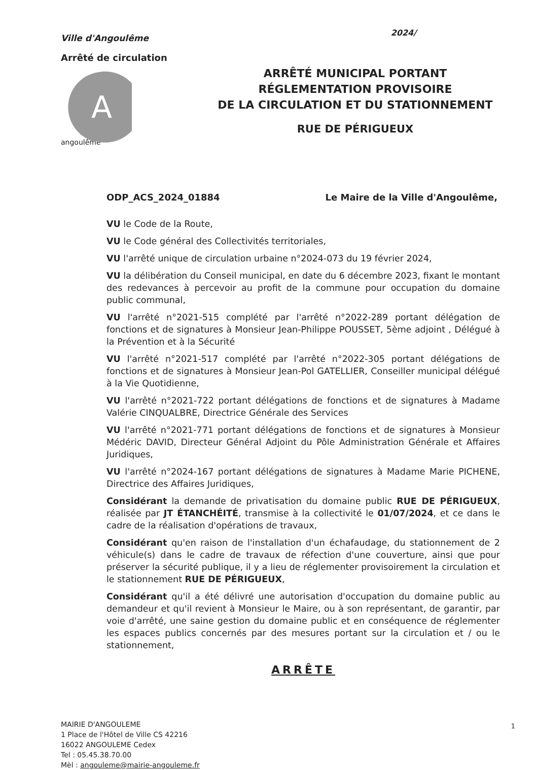Ville d'Angoulême
Arrêté de circulation
A
angoulême
2024/
ARRÊTÉ MUNICIPAL PORTANT
RÉGLEMENTATION PROVISOIRE
DE LA CIRCULATION ET DU STATIONNEMENT
RUE DE PÉRIGUEUX
ODP_ACS_2024_01884 Le Maire de la Ville d'Angoulême,
VU le Code de la Route,
VU le Code général des Collectivités territoriales,
VU l'arrêté unique de circulation urbaine n°2024-073 du 19 février 2024,
VU la délibération du Conseil municipal, en date du 6 décembre 2023, fixant le montant des redevances à percevoir au profit de la commune pour occupation du domaine public communal,
VU l'arrêté n°2021-515 complété par l'arrêté n°2022-289 portant délégation de fonctions et de signatures à Monsieur Jean-Philippe POUSSET, 5ème adjoint , Délégué à la Prévention et à la Sécurité
VU l'arrêté n°2021-517 complété par l'arrêté n°2022-305 portant délégations de fonctions et de signatures à Monsieur Jean-Pol GATELLIER, Conseiller municipal délégué à la Vie Quotidienne,
VU l'arrêté n°2021-722 portant délégations de fonctions et de signatures à Madame Valérie CINQUALBRE, Directrice Générale des Services
VU l'arrêté n°2021-771 portant délégations de fonctions et de signatures à Monsieur Médéric DAVID, Directeur Général Adjoint du Pôle Administration Générale et Affaires Juridiques,
VU l'arrêté n°2024-167 portant délégations de signatures à Madame Marie PICHENE, Directrice des Affaires Juridiques,
Considérant la demande de privatisation du domaine public RUE DE PÉRIGUEUX, réalisée par JT ÉTANCHÉITÉ, transmise à la collectivité le 01/07/2024, et ce dans le cadre de la réalisation d'opérations de travaux,
Considérant qu'en raison de l'installation d'un échafaudage, du stationnement de 2 véhicule(s) dans le cadre de travaux de réfection d'une couverture, ainsi que pour préserver la sécurité publique, il y a lieu de réglementer provisoirement la circulation et le stationnement RUE DE PÉRIGUEUX,
Considérant qu'il a été délivré une autorisation d'occupation du domaine public au demandeur et qu'il revient à Monsieur le Maire, ou à son représentant, de garantir, par voie d'arrêté, une saine gestion du domaine public et en conséquence de réglementer les espaces publics concernés par des mesures portant sur la circulation et / ou le stationnement,
ARRÊTE
MAIRIE D'ANGOULEME
1 Place de l'Hôtel de Ville CS 42216
16022 ANGOULEME Cedex
Tel : 05.45.38.70.00
Mèl : angouleme@mairie-angouleme.fr
1